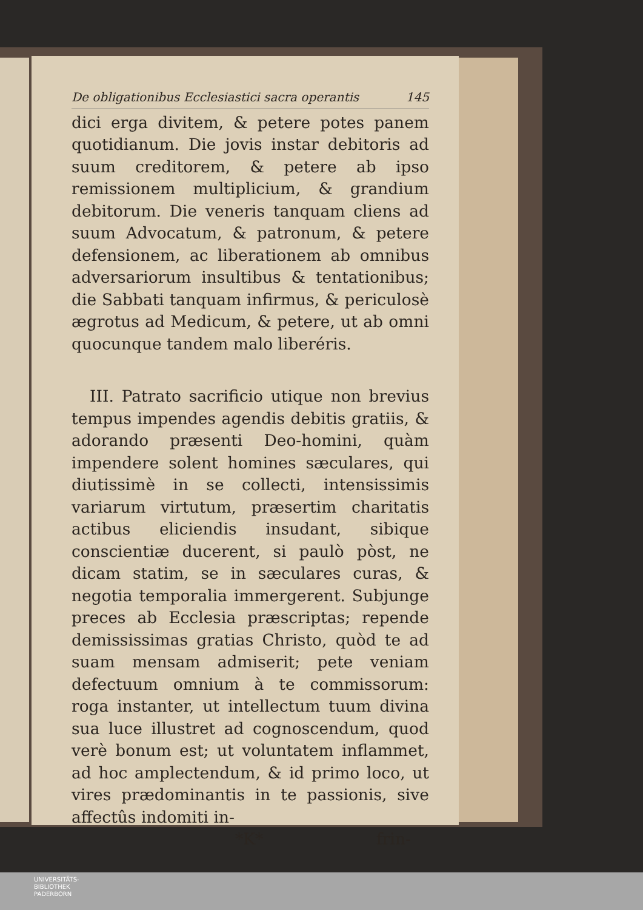De obligationibus Ecclesiastici sacra operantis 145
dici erga divitem, & petere potes panem quotidianum. Die jovis instar debitoris ad suum creditorem, & petere ab ipso remissionem multiplicium, & grandium debitorum. Die veneris tanquam cliens ad suum Advocatum, & patronum, & petere defensionem, ac liberationem ab omnibus adversariorum insultibus & tentationibus; die Sabbati tanquam infirmus, & periculosè ægrotus ad Medicum, & petere, ut ab omni quocunque tandem malo liberéris.
III. Patrato sacrificio utique non brevius tempus impendes agendis debitis gratiis, & adorando præsenti Deo-homini, quàm impendere solent homines sæculares, qui diutissimè in se collecti, intensissimis variarum virtutum, præsertim charitatis actibus eliciendis insudant, sibique conscientiæ ducerent, si paulò pòst, ne dicam statim, se in sæculares curas, & negotia temporalia immergerent. Subjunge preces ab Ecclesia præscriptas; repende demississimas gratias Christo, quòd te ad suam mensam admiserit; pete veniam defectuum omnium à te commissorum: roga instanter, ut intellectum tuum divina sua luce illustret ad cognoscendum, quod verè bonum est; ut voluntatem inflammet, ad hoc amplectendum, & id primo loco, ut vires prædominantis in te passionis, sive affectûs indomiti in-
*K* frin-
UNIVERSITÄTS-
BIBLIOTHEK
PADERBORN